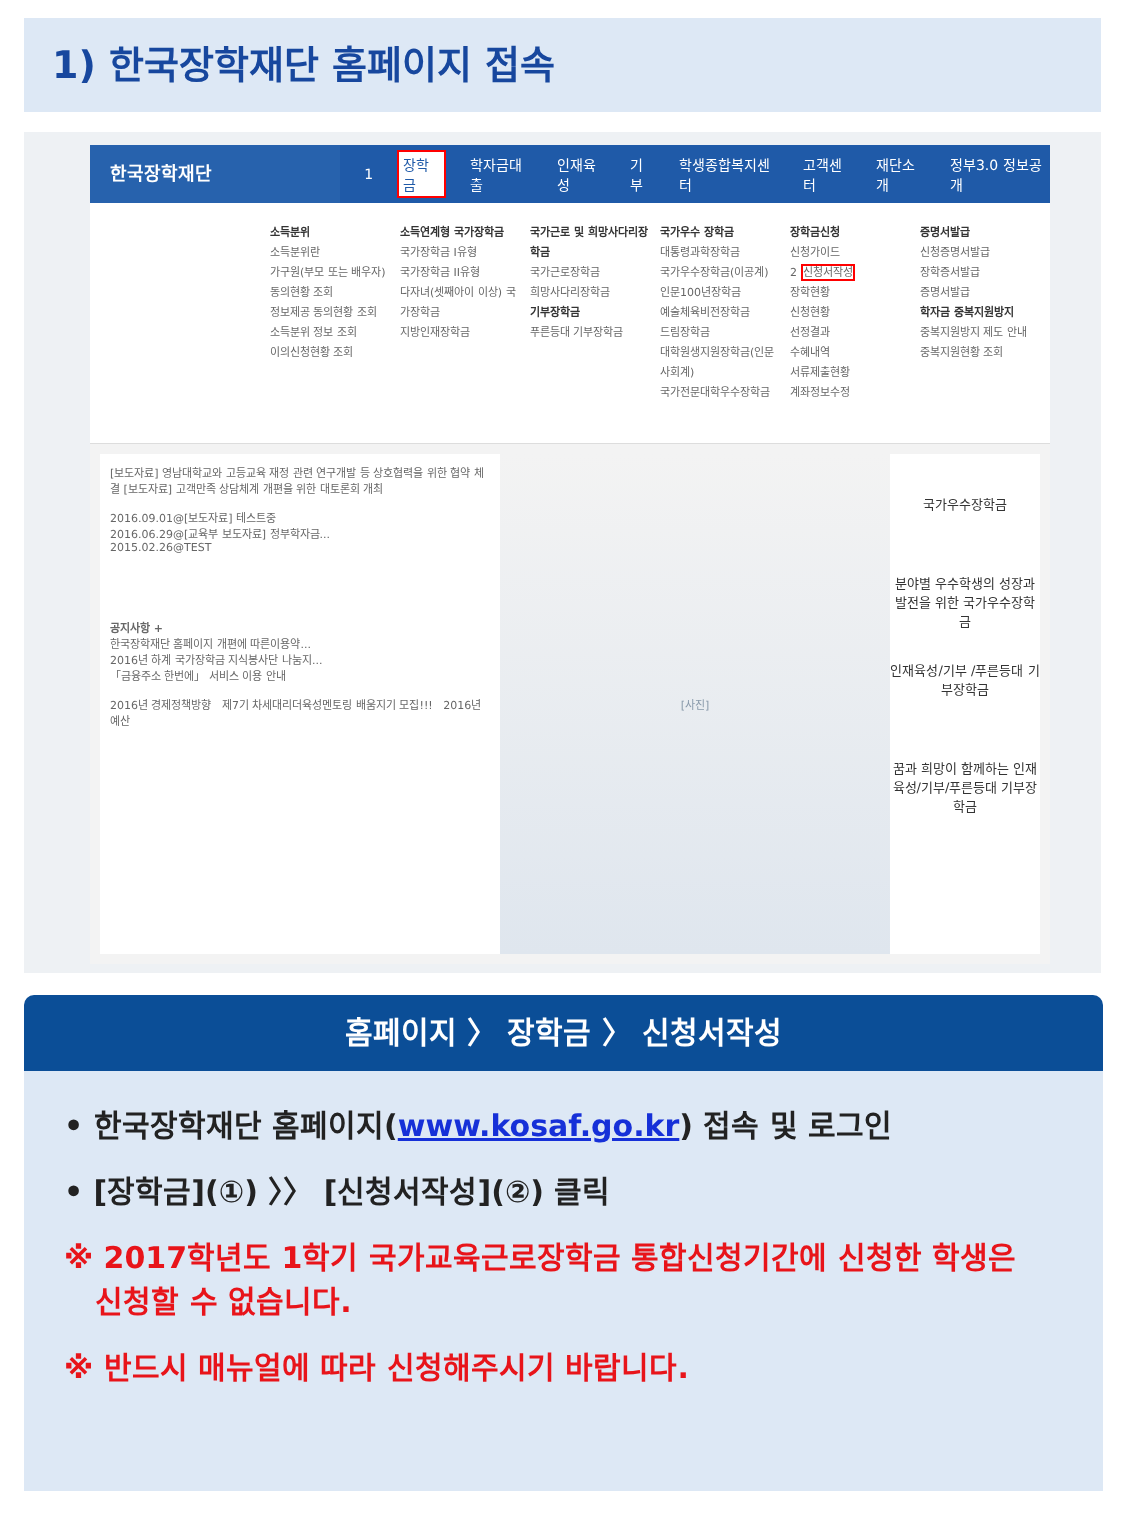1) 한국장학재단 홈페이지 접속
한국장학재단 1 장학금 학자금대출 인재육성 기부 학생종합복지센터 고객센터 재단소개 정부3.0 정보공개
소득분위
소득분위란
가구원(부모 또는 배우자) 동의현황 조회
정보제공 동의현황 조회
소득분위 정보 조회
이의신청현황 조회
소득연계형 국가장학금
국가장학금 I유형
국가장학금 II유형
다자녀(셋째아이 이상) 국가장학금
지방인재장학금
국가근로 및 희망사다리장학금
국가근로장학금
희망사다리장학금
기부장학금
푸른등대 기부장학금
국가우수 장학금
대통령과학장학금
국가우수장학금(이공계)
인문100년장학금
예술체육비전장학금
드림장학금
대학원생지원장학금(인문사회계)
국가전문대학우수장학금
장학금신청
신청가이드
2 신청서작성
장학현황
신청현황
선정결과
수혜내역
서류제출현황
계좌정보수정
증명서발급
신청증명서발급
장학증서발급
증명서발급
학자금 중복지원방지
중복지원방지 제도 안내
중복지원현황 조회
[보도자료] 영남대학교와 고등교육 재정 관련 연구개발 등 상호협력을 위한 협약 체결 [보도자료] 고객만족 상담체계 개편을 위한 대토론회 개최
2016.09.01@[보도자료] 테스트중
2016.06.29@[교육부 보도자료] 정부학자금...
2015.02.26@TEST
공지사항 +
한국장학재단 홈페이지 개편에 따른이용약...
2016년 하계 국가장학금 지식봉사단 나눔지...
「금융주소 한번에」 서비스 이용 안내
2016년 경제정책방향 제7기 차세대리더육성멘토링 배움지기 모집!!! 2016년 예산
[사진]
국가우수장학금
분야별 우수학생의 성장과 발전을 위한 국가우수장학금
인재육성/기부 /푸른등대 기부장학금
꿈과 희망이 함께하는 인재육성/기부/푸른등대 기부장학금
홈페이지 〉 장학금 〉 신청서작성
• 한국장학재단 홈페이지(www.kosaf.go.kr) 접속 및 로그인
• [장학금](①) 〉〉 [신청서작성](②) 클릭
※ 2017학년도 1학기 국가교육근로장학금 통합신청기간에 신청한 학생은
신청할 수 없습니다.
※ 반드시 매뉴얼에 따라 신청해주시기 바랍니다.